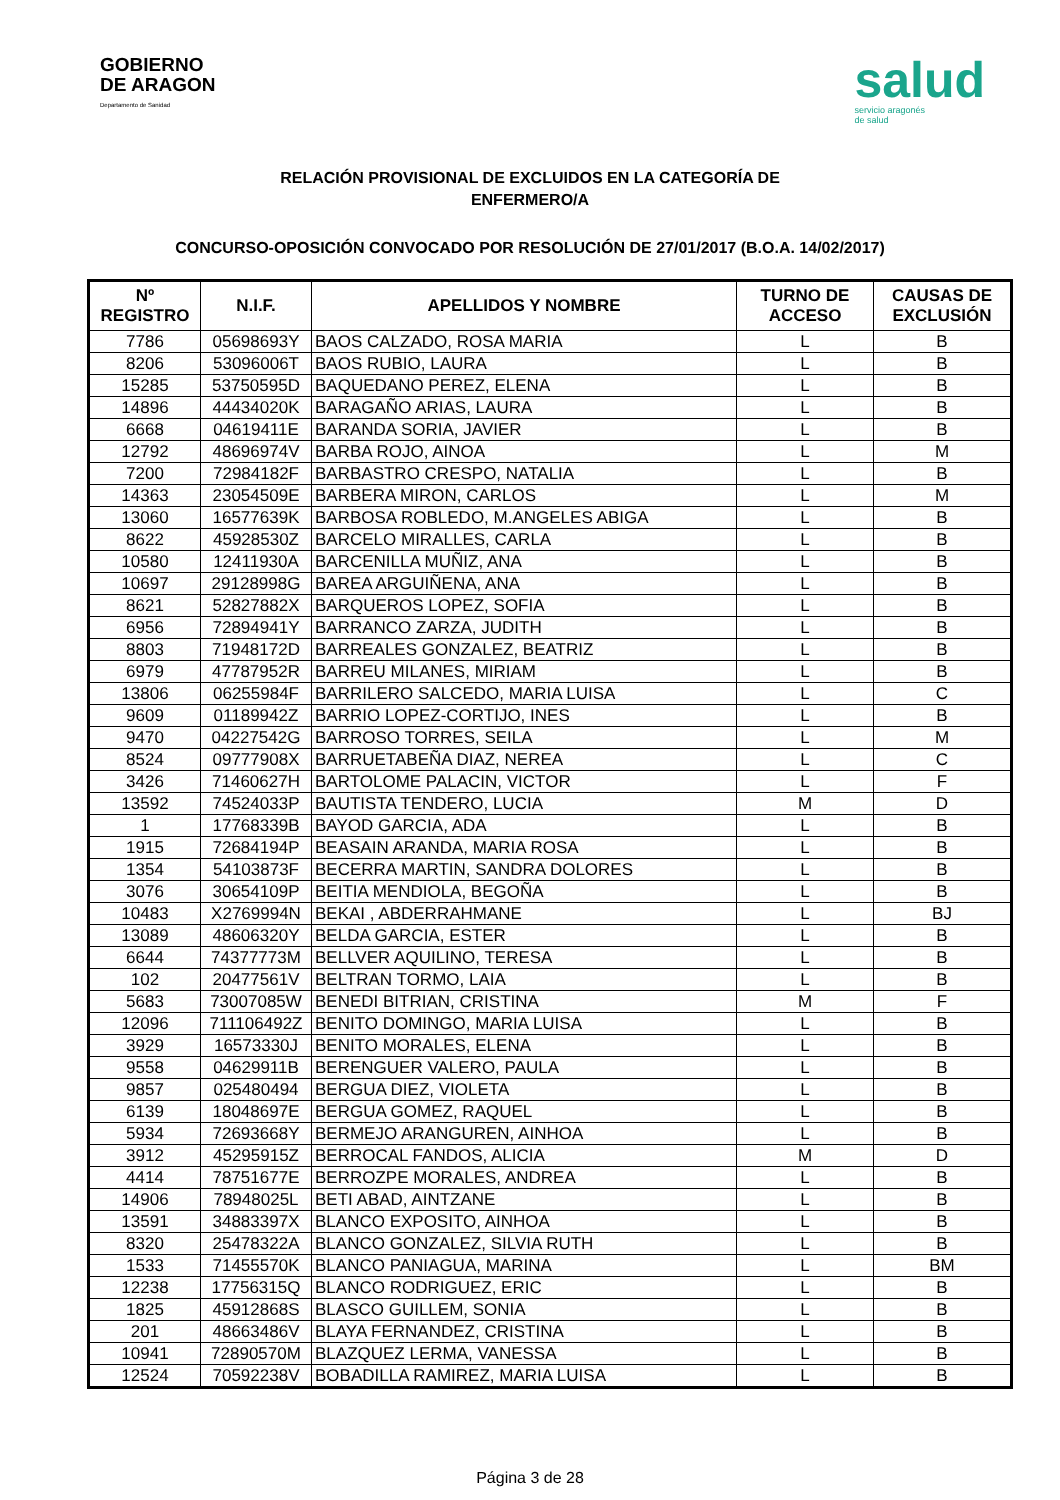GOBIERNO
DE ARAGON
Departamento de Sanidad
salud
servicio aragonés
de salud
RELACIÓN PROVISIONAL DE EXCLUIDOS EN LA CATEGORÍA DE
ENFERMERO/A
CONCURSO-OPOSICIÓN CONVOCADO POR RESOLUCIÓN DE 27/01/2017 (B.O.A. 14/02/2017)
| Nº REGISTRO | N.I.F. | APELLIDOS Y NOMBRE | TURNO DE ACCESO | CAUSAS DE EXCLUSIÓN |
| --- | --- | --- | --- | --- |
| 7786 | 05698693Y | BAOS CALZADO, ROSA MARIA | L | B |
| 8206 | 53096006T | BAOS RUBIO, LAURA | L | B |
| 15285 | 53750595D | BAQUEDANO PEREZ, ELENA | L | B |
| 14896 | 44434020K | BARAGAÑO ARIAS, LAURA | L | B |
| 6668 | 04619411E | BARANDA SORIA, JAVIER | L | B |
| 12792 | 48696974V | BARBA ROJO, AINOA | L | M |
| 7200 | 72984182F | BARBASTRO CRESPO, NATALIA | L | B |
| 14363 | 23054509E | BARBERA MIRON, CARLOS | L | M |
| 13060 | 16577639K | BARBOSA ROBLEDO, M.ANGELES ABIGA | L | B |
| 8622 | 45928530Z | BARCELO MIRALLES, CARLA | L | B |
| 10580 | 12411930A | BARCENILLA MUÑIZ, ANA | L | B |
| 10697 | 29128998G | BAREA ARGUIÑENA, ANA | L | B |
| 8621 | 52827882X | BARQUEROS LOPEZ, SOFIA | L | B |
| 6956 | 72894941Y | BARRANCO ZARZA, JUDITH | L | B |
| 8803 | 71948172D | BARREALES GONZALEZ, BEATRIZ | L | B |
| 6979 | 47787952R | BARREU MILANES, MIRIAM | L | B |
| 13806 | 06255984F | BARRILERO SALCEDO, MARIA LUISA | L | C |
| 9609 | 01189942Z | BARRIO LOPEZ-CORTIJO, INES | L | B |
| 9470 | 04227542G | BARROSO TORRES, SEILA | L | M |
| 8524 | 09777908X | BARRUETABEÑA DIAZ, NEREA | L | C |
| 3426 | 71460627H | BARTOLOME PALACIN, VICTOR | L | F |
| 13592 | 74524033P | BAUTISTA TENDERO, LUCIA | M | D |
| 1 | 17768339B | BAYOD GARCIA, ADA | L | B |
| 1915 | 72684194P | BEASAIN ARANDA, MARIA ROSA | L | B |
| 1354 | 54103873F | BECERRA MARTIN, SANDRA DOLORES | L | B |
| 3076 | 30654109P | BEITIA MENDIOLA, BEGOÑA | L | B |
| 10483 | X2769994N | BEKAI , ABDERRAHMANE | L | BJ |
| 13089 | 48606320Y | BELDA GARCIA, ESTER | L | B |
| 6644 | 74377773M | BELLVER AQUILINO, TERESA | L | B |
| 102 | 20477561V | BELTRAN TORMO, LAIA | L | B |
| 5683 | 73007085W | BENEDI BITRIAN, CRISTINA | M | F |
| 12096 | 711106492Z | BENITO DOMINGO, MARIA LUISA | L | B |
| 3929 | 16573330J | BENITO MORALES, ELENA | L | B |
| 9558 | 04629911B | BERENGUER VALERO, PAULA | L | B |
| 9857 | 025480494 | BERGUA DIEZ, VIOLETA | L | B |
| 6139 | 18048697E | BERGUA GOMEZ, RAQUEL | L | B |
| 5934 | 72693668Y | BERMEJO ARANGUREN, AINHOA | L | B |
| 3912 | 45295915Z | BERROCAL FANDOS, ALICIA | M | D |
| 4414 | 78751677E | BERROZPE MORALES, ANDREA | L | B |
| 14906 | 78948025L | BETI ABAD, AINTZANE | L | B |
| 13591 | 34883397X | BLANCO EXPOSITO, AINHOA | L | B |
| 8320 | 25478322A | BLANCO GONZALEZ, SILVIA RUTH | L | B |
| 1533 | 71455570K | BLANCO PANIAGUA, MARINA | L | BM |
| 12238 | 17756315Q | BLANCO RODRIGUEZ, ERIC | L | B |
| 1825 | 45912868S | BLASCO GUILLEM, SONIA | L | B |
| 201 | 48663486V | BLAYA FERNANDEZ, CRISTINA | L | B |
| 10941 | 72890570M | BLAZQUEZ LERMA, VANESSA | L | B |
| 12524 | 70592238V | BOBADILLA RAMIREZ, MARIA LUISA | L | B |
Página 3 de 28